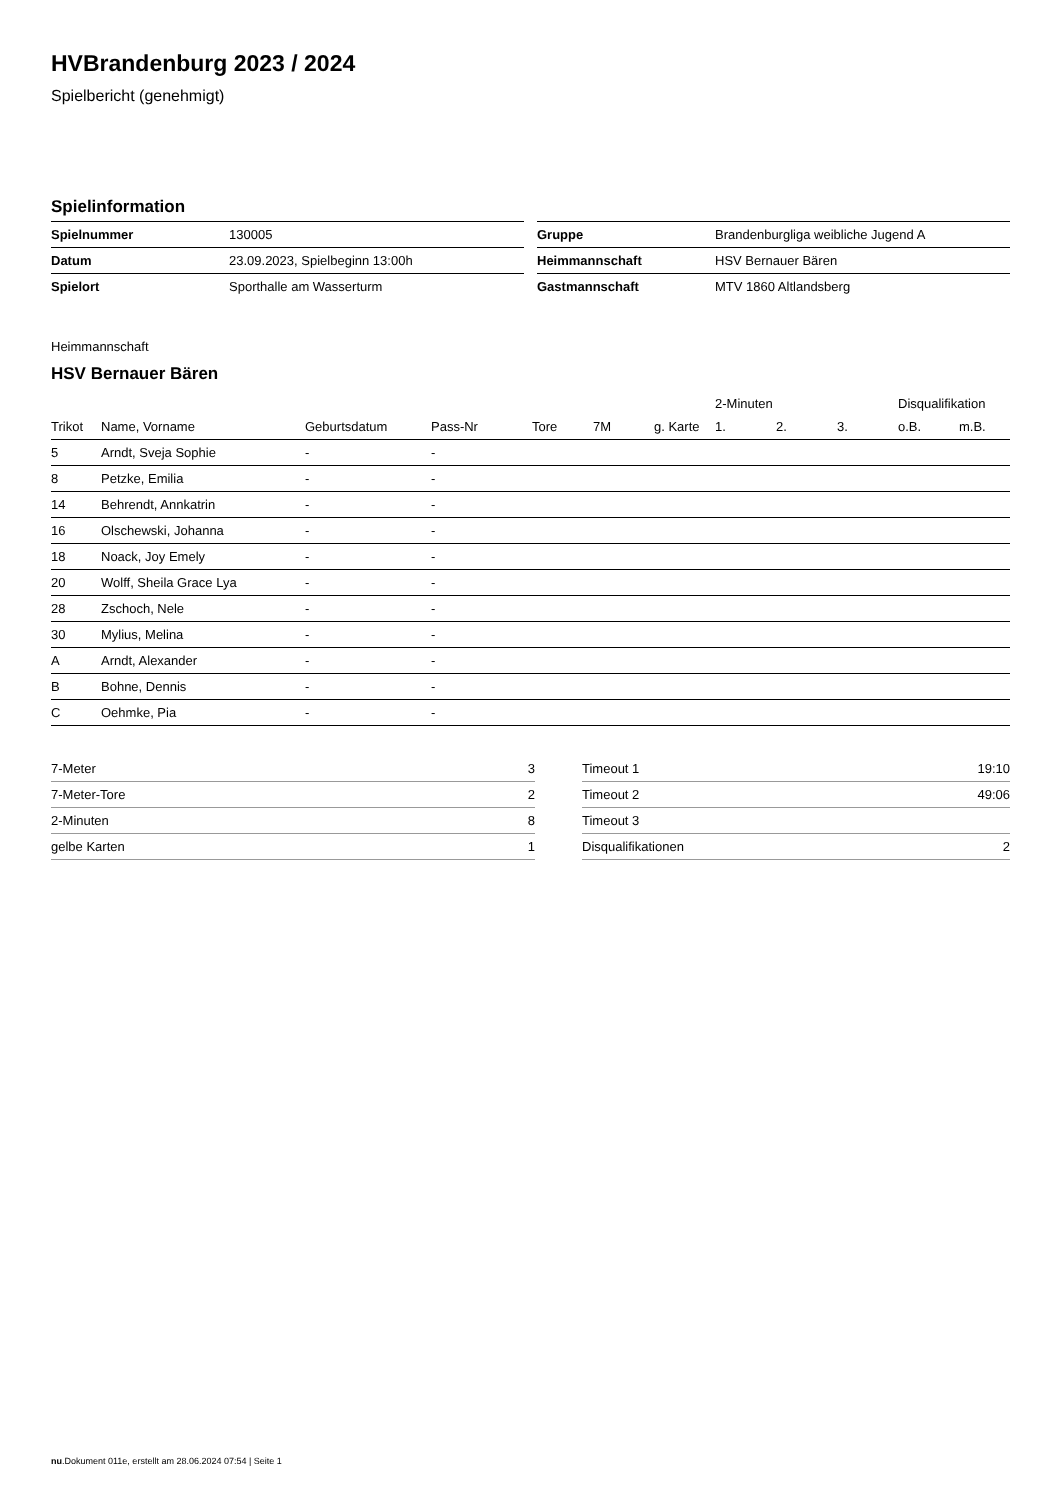HVBrandenburg 2023 / 2024
Spielbericht (genehmigt)
Spielinformation
| Spielnummer | 130005 |
| Datum | 23.09.2023, Spielbeginn 13:00h |
| Spielort | Sporthalle am Wasserturm |
| Gruppe | Brandenburgliga weibliche Jugend A |
| Heimmannschaft | HSV Bernauer Bären |
| Gastmannschaft | MTV 1860 Altlandsberg |
Heimmannschaft
HSV Bernauer Bären
| | | | | | | | 2-Minuten | | | Disqualifikation | |
| --- | --- | --- | --- | --- | --- | --- | --- | --- | --- | --- | --- |
| Trikot | Name, Vorname | Geburtsdatum | Pass-Nr | Tore | 7M | g. Karte | 1. | 2. | 3. | o.B. | m.B. |
| 5 | Arndt, Sveja Sophie | - | - | | | | | | | | |
| 8 | Petzke, Emilia | - | - | | | | | | | | |
| 14 | Behrendt, Annkatrin | - | - | | | | | | | | |
| 16 | Olschewski, Johanna | - | - | | | | | | | | |
| 18 | Noack, Joy Emely | - | - | | | | | | | | |
| 20 | Wolff, Sheila Grace Lya | - | - | | | | | | | | |
| 28 | Zschoch, Nele | - | - | | | | | | | | |
| 30 | Mylius, Melina | - | - | | | | | | | | |
| A | Arndt, Alexander | - | - | | | | | | | | |
| B | Bohne, Dennis | - | - | | | | | | | | |
| C | Oehmke, Pia | - | - | | | | | | | | |
| 7-Meter | 3 |
| 7-Meter-Tore | 2 |
| 2-Minuten | 8 |
| gelbe Karten | 1 |
| Timeout 1 | 19:10 |
| Timeout 2 | 49:06 |
| Timeout 3 | |
| Disqualifikationen | 2 |
nu.Dokument 011e, erstellt am 28.06.2024 07:54 | Seite 1